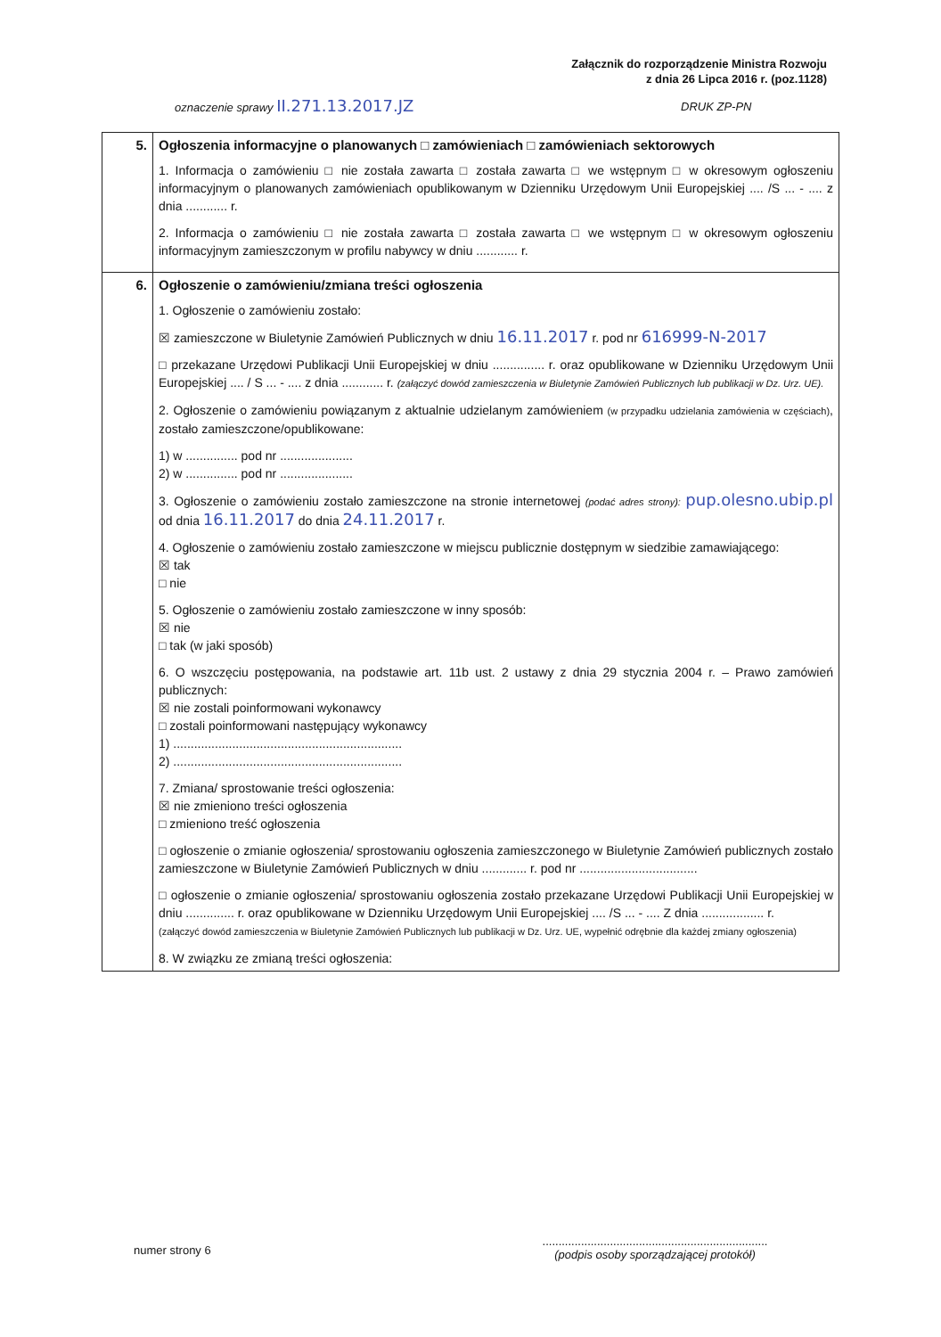Załącznik do rozporządzenie Ministra Rozwoju
z dnia 26 Lipca 2016 r. (poz.1128)
oznaczenie sprawy II.271.13.2017.JZ
DRUK ZP-PN
| 5. | Ogłoszenia informacyjne o planowanych □ zamówieniach □ zamówieniach sektorowych 1. Informacja o zamówieniu □ nie została zawarta □ została zawarta □ we wstępnym □ w okresowym ogłoszeniu informacyjnym o planowanych zamówieniach opublikowanym w Dzienniku Urzędowym Unii Europejskiej .... /S ... - .... z dnia ............ r. 2. Informacja o zamówieniu □ nie została zawarta □ została zawarta □ we wstępnym □ w okresowym ogłoszeniu informacyjnym zamieszczonym w profilu nabywcy w dniu ............ r. |
| 6. | Ogłoszenie o zamówieniu/zmiana treści ogłoszenia 1. Ogłoszenie o zamówieniu zostało: ☒ zamieszczone w Biuletynie Zamówień Publicznych w dniu 16.11.2017 r. pod nr 616999-N-2017 □ przekazane Urzędowi Publikacji Unii Europejskiej w dniu ............... r. oraz opublikowane w Dzienniku Urzędowym Unii Europejskiej .... / S ... - .... z dnia ............ r. (załączyć dowód zamieszczenia w Biuletynie Zamówień Publicznych lub publikacji w Dz. Urz. UE). 2. Ogłoszenie o zamówieniu powiązanym z aktualnie udzielanym zamówieniem (w przypadku udzielania zamówienia w częściach) , zostało zamieszczone/opublikowane: 1) w ............... pod nr ..................... 2) w ............... pod nr ..................... 3. Ogłoszenie o zamówieniu zostało zamieszczone na stronie internetowej (podać adres strony): pup.olesno.ubip.pl od dnia 16.11.2017 do dnia 24.11.2017 r. 4. Ogłoszenie o zamówieniu zostało zamieszczone w miejscu publicznie dostępnym w siedzibie zamawiającego: ☒ tak □ nie 5. Ogłoszenie o zamówieniu zostało zamieszczone w inny sposób: ☒ nie □ tak (w jaki sposób) 6. O wszczęciu postępowania, na podstawie art. 11b ust. 2 ustawy z dnia 29 stycznia 2004 r. – Prawo zamówień publicznych: ☒ nie zostali poinformowani wykonawcy □ zostali poinformowani następujący wykonawcy 1) .................................................................. 2) .................................................................. 7. Zmiana/ sprostowanie treści ogłoszenia: ☒ nie zmieniono treści ogłoszenia □ zmieniono treść ogłoszenia □ ogłoszenie o zmianie ogłoszenia/ sprostowaniu ogłoszenia zamieszczonego w Biuletynie Zamówień publicznych zostało zamieszczone w Biuletynie Zamówień Publicznych w dniu ............. r. pod nr .................................. □ ogłoszenie o zmianie ogłoszenia/ sprostowaniu ogłoszenia zostało przekazane Urzędowi Publikacji Unii Europejskiej w dniu .............. r. oraz opublikowane w Dzienniku Urzędowym Unii Europejskiej .... /S ... - .... Z dnia .................. r. (załączyć dowód zamieszczenia w Biuletynie Zamówień Publicznych lub publikacji w Dz. Urz. UE, wypełnić odrębnie dla każdej zmiany ogłoszenia) 8. W związku ze zmianą treści ogłoszenia: |
numer strony 6
......................................................................
(podpis osoby sporządzającej protokół)